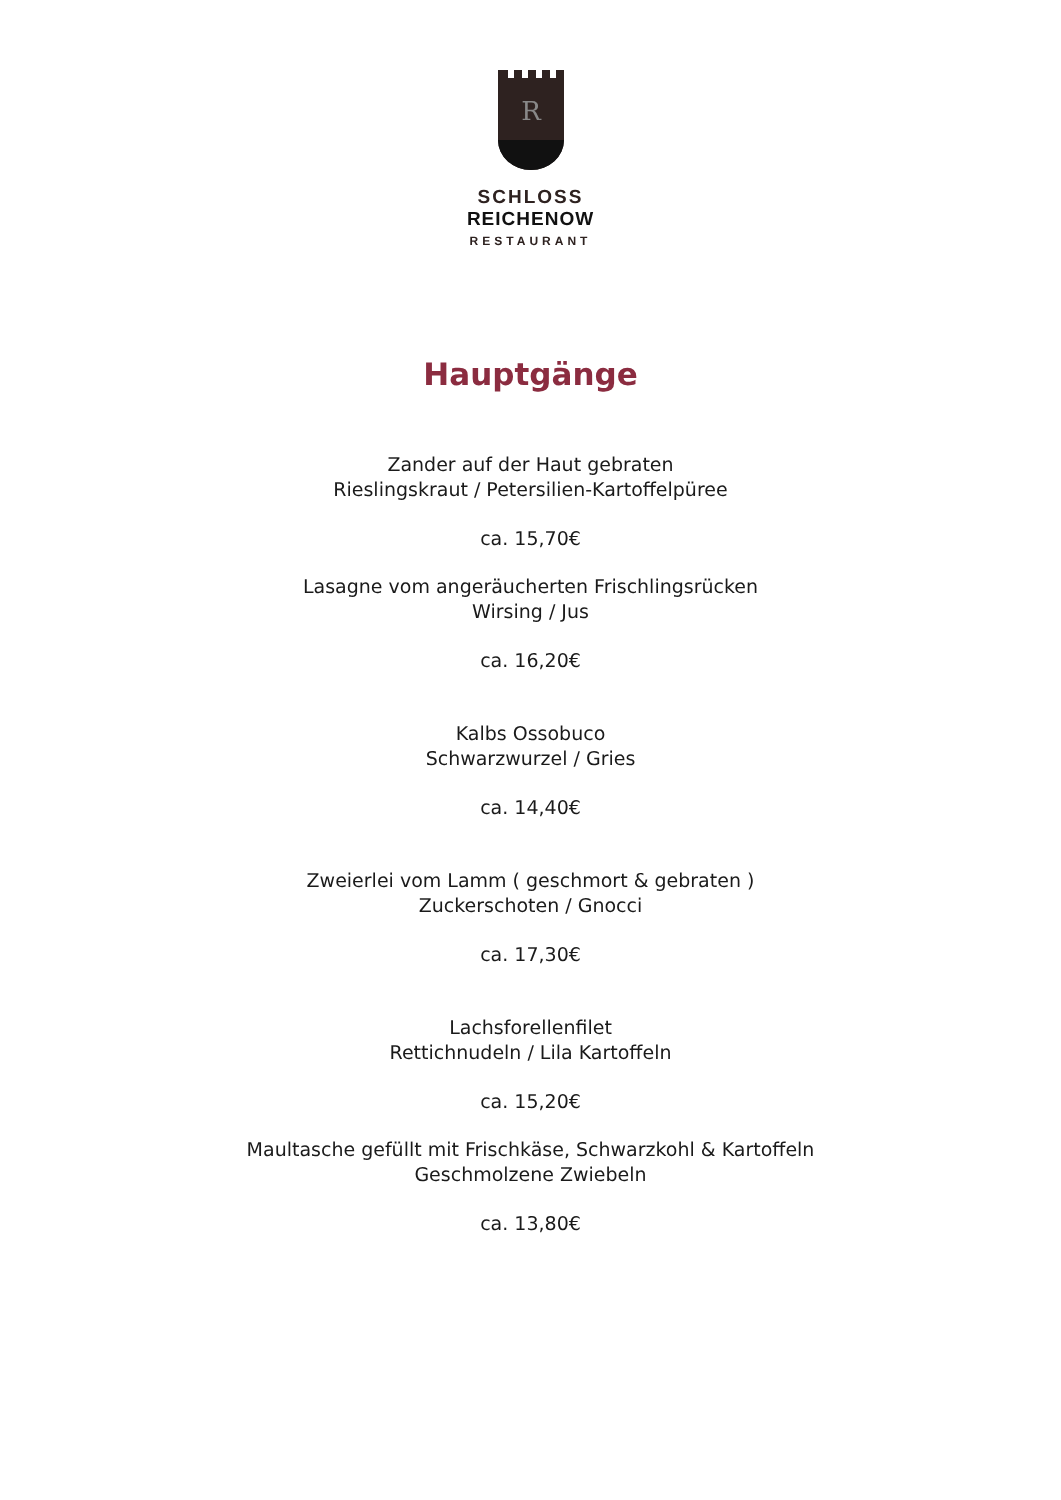R
SCHLOSS
REICHENOW
RESTAURANT
Hauptgänge
Zander auf der Haut gebraten
Rieslingskraut / Petersilien-Kartoffelpüree
ca. 15,70€
Lasagne vom angeräucherten Frischlingsrücken
Wirsing / Jus
ca. 16,20€
Kalbs Ossobuco
Schwarzwurzel / Gries
ca. 14,40€
Zweierlei vom Lamm ( geschmort & gebraten )
Zuckerschoten / Gnocci
ca. 17,30€
Lachsforellenfilet
Rettichnudeln / Lila Kartoffeln
ca. 15,20€
Maultasche gefüllt mit Frischkäse, Schwarzkohl & Kartoffeln
Geschmolzene Zwiebeln
ca. 13,80€